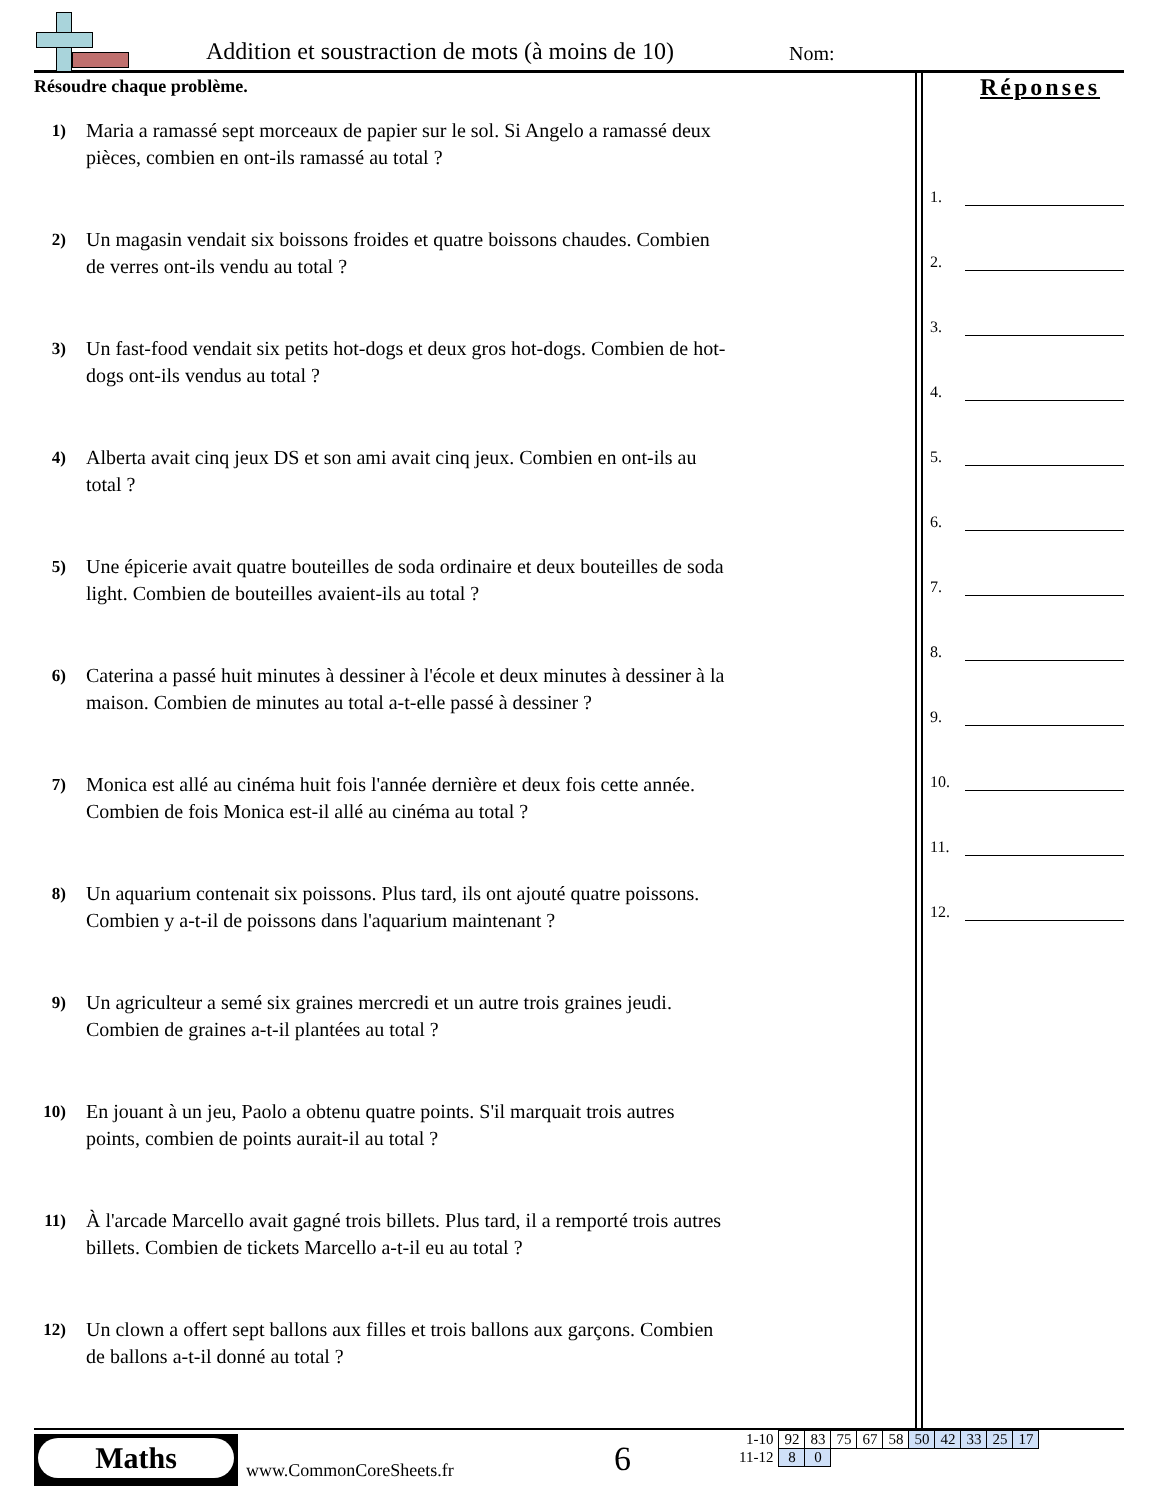Addition et soustraction de mots (à moins de 10)
Nom:
Résoudre chaque problème.
1)
Maria a ramassé sept morceaux de papier sur le sol. Si Angelo a ramassé deux pièces, combien en ont-ils ramassé au total ?
2)
Un magasin vendait six boissons froides et quatre boissons chaudes. Combien de verres ont-ils vendu au total ?
3)
Un fast-food vendait six petits hot-dogs et deux gros hot-dogs. Combien de hot-dogs ont-ils vendus au total ?
4)
Alberta avait cinq jeux DS et son ami avait cinq jeux. Combien en ont-ils au total ?
5)
Une épicerie avait quatre bouteilles de soda ordinaire et deux bouteilles de soda light. Combien de bouteilles avaient-ils au total ?
6)
Caterina a passé huit minutes à dessiner à l'école et deux minutes à dessiner à la maison. Combien de minutes au total a-t-elle passé à dessiner ?
7)
Monica est allé au cinéma huit fois l'année dernière et deux fois cette année. Combien de fois Monica est-il allé au cinéma au total ?
8)
Un aquarium contenait six poissons. Plus tard, ils ont ajouté quatre poissons. Combien y a-t-il de poissons dans l'aquarium maintenant ?
9)
Un agriculteur a semé six graines mercredi et un autre trois graines jeudi. Combien de graines a-t-il plantées au total ?
10)
En jouant à un jeu, Paolo a obtenu quatre points. S'il marquait trois autres points, combien de points aurait-il au total ?
11)
À l'arcade Marcello avait gagné trois billets. Plus tard, il a remporté trois autres billets. Combien de tickets Marcello a-t-il eu au total ?
12)
Un clown a offert sept ballons aux filles et trois ballons aux garçons. Combien de ballons a-t-il donné au total ?
Réponses
1.
2.
3.
4.
5.
6.
7.
8.
9.
10.
11.
12.
Maths
www.CommonCoreSheets.fr 6
| 1-10 | 92 | 83 | 75 | 67 | 58 | 50 | 42 | 33 | 25 | 17 |
| 11-12 | 8 | 0 | | | | | | | | |